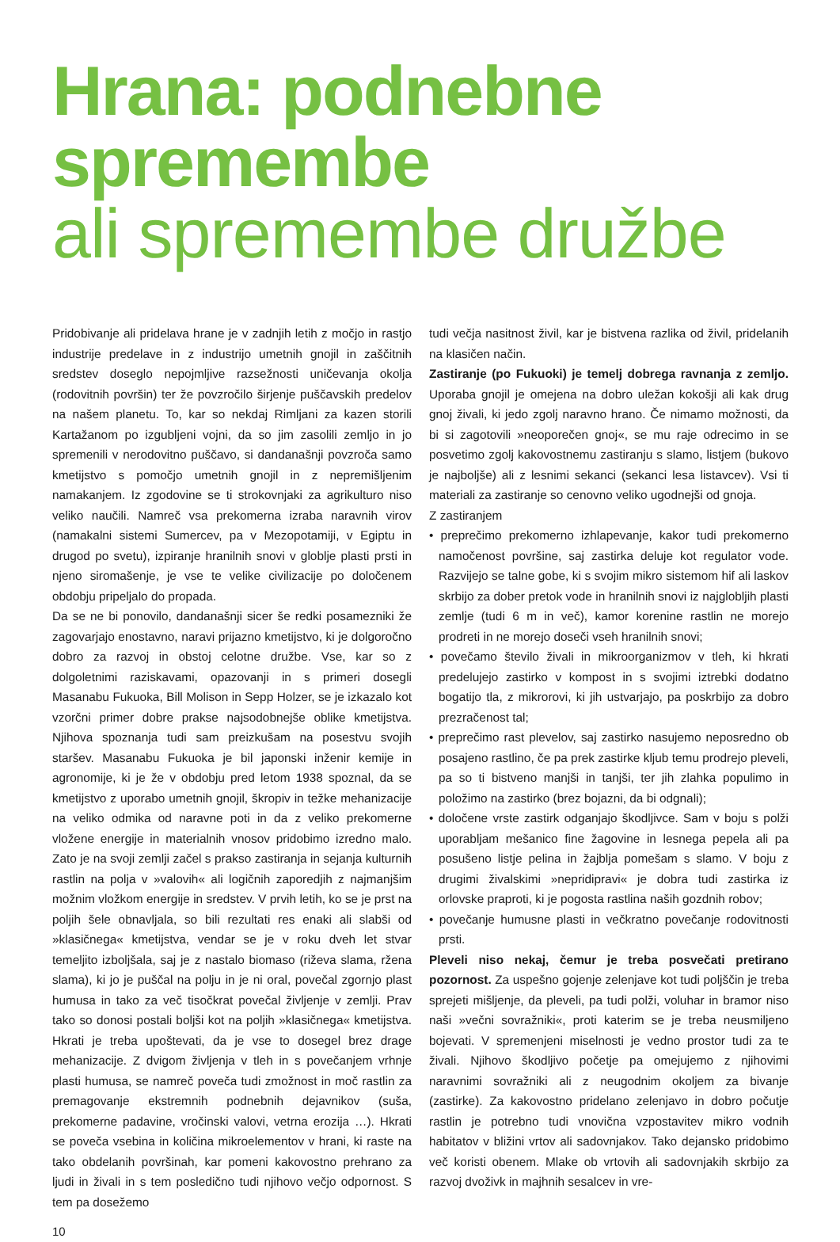Hrana: podnebne spremembe
ali spremembe družbe
Pridobivanje ali pridelava hrane je v zadnjih letih z močjo in rastjo industrije predelave in z industrijo umetnih gnojil in zaščitnih sredstev doseglo nepojmljive razsežnosti uničevanja okolja (rodovitnih površin) ter že povzročilo širjenje puščavskih predelov na našem planetu. To, kar so nekdaj Rimljani za kazen storili Kartažanom po izgubljeni vojni, da so jim zasolili zemljo in jo spremenili v nerodovitno puščavo, si dandanašnji povzroča samo kmetijstvo s pomočjo umetnih gnojil in z nepremišljenim namakanjem. Iz zgodovine se ti strokovnjaki za agrikulturo niso veliko naučili. Namreč vsa prekomerna izraba naravnih virov (namakalni sistemi Sumercev, pa v Mezopotamiji, v Egiptu in drugod po svetu), izpiranje hranilnih snovi v globlje plasti prsti in njeno siromašenje, je vse te velike civilizacije po določenem obdobju pripeljalo do propada.
Da se ne bi ponovilo, dandanašnji sicer še redki posamezniki že zagovarjajo enostavno, naravi prijazno kmetijstvo, ki je dolgoročno dobro za razvoj in obstoj celotne družbe. Vse, kar so z dolgoletnimi raziskavami, opazovanji in s primeri dosegli Masanabu Fukuoka, Bill Molison in Sepp Holzer, se je izkazalo kot vzorčni primer dobre prakse najsodobnejše oblike kmetijstva. Njihova spoznanja tudi sam preizkušam na posestvu svojih staršev. Masanabu Fukuoka je bil japonski inženir kemije in agronomije, ki je že v obdobju pred letom 1938 spoznal, da se kmetijstvo z uporabo umetnih gnojil, škropiv in težke mehanizacije na veliko odmika od naravne poti in da z veliko prekomerne vložene energije in materialnih vnosov pridobimo izredno malo. Zato je na svoji zemlji začel s prakso zastiranja in sejanja kulturnih rastlin na polja v »valovih« ali logičnih zaporedjih z najmanjšim možnim vložkom energije in sredstev. V prvih letih, ko se je prst na poljih šele obnavljala, so bili rezultati res enaki ali slabši od »klasičnega« kmetijstva, vendar se je v roku dveh let stvar temeljito izboljšala, saj je z nastalo biomaso (riževa slama, ržena slama), ki jo je puščal na polju in je ni oral, povečal zgornjo plast humusa in tako za več tisočkrat povečal življenje v zemlji. Prav tako so donosi postali boljši kot na poljih »klasičnega« kmetijstva. Hkrati je treba upoštevati, da je vse to dosegel brez drage mehanizacije. Z dvigom življenja v tleh in s povečanjem vrhnje plasti humusa, se namreč poveča tudi zmožnost in moč rastlin za premagovanje ekstremnih podnebnih dejavnikov (suša, prekomerne padavine, vročinski valovi, vetrna erozija …). Hkrati se poveča vsebina in količina mikroelementov v hrani, ki raste na tako obdelanih površinah, kar pomeni kakovostno prehrano za ljudi in živali in s tem posledično tudi njihovo večjo odpornost. S tem pa dosežemo
10
tudi večja nasitnost živil, kar je bistvena razlika od živil, pridelanih na klasičen način.
Zastiranje (po Fukuoki) je temelj dobrega ravnanja z zemljo. Uporaba gnojil je omejena na dobro uležan kokošji ali kak drug gnoj živali, ki jedo zgolj naravno hrano. Če nimamo možnosti, da bi si zagotovili »neoporečen gnoj«, se mu raje odrecimo in se posvetimo zgolj kakovostnemu zastiranju s slamo, listjem (bukovo je najboljše) ali z lesnimi sekanci (sekanci lesa listavcev). Vsi ti materiali za zastiranje so cenovno veliko ugodnejši od gnoja.
Z zastiranjem
• preprečimo prekomerno izhlapevanje, kakor tudi prekomerno namočenost površine, saj zastirka deluje kot regulator vode. Razvijejo se talne gobe, ki s svojim mikro sistemom hif ali laskov skrbijo za dober pretok vode in hranilnih snovi iz najglobljih plasti zemlje (tudi 6 m in več), kamor korenine rastlin ne morejo prodreti in ne morejo doseči vseh hranilnih snovi;
• povečamo število živali in mikroorganizmov v tleh, ki hkrati predelujejo zastirko v kompost in s svojimi iztrebki dodatno bogatijo tla, z mikrorovi, ki jih ustvarjajo, pa poskrbijo za dobro prezračenost tal;
• preprečimo rast plevelov, saj zastirko nasujemo neposredno ob posajeno rastlino, če pa prek zastirke kljub temu prodrejo pleveli, pa so ti bistveno manjši in tanjši, ter jih zlahka populimo in položimo na zastirko (brez bojazni, da bi odgnali);
• določene vrste zastirk odganjajo škodljivce. Sam v boju s polži uporabljam mešanico fine žagovine in lesnega pepela ali pa posušeno listje pelina in žajblja pomešam s slamo. V boju z drugimi živalskimi »nepridipravi« je dobra tudi zastirka iz orlovske praproti, ki je pogosta rastlina naših gozdnih robov;
• povečanje humusne plasti in večkratno povečanje rodovitnosti prsti.
Pleveli niso nekaj, čemur je treba posvečati pretirano pozornost. Za uspešno gojenje zelenjave kot tudi poljščin je treba spreјeti mišljenje, da pleveli, pa tudi polži, voluhar in bramor niso naši »večni sovražniki«, proti katerim se je treba neusmiljeno bojevati. V spremenjeni miselnosti je vedno prostor tudi za te živali. Njihovo škodljivo početje pa omejujemo z njihovimi naravnimi sovražniki ali z neugodnim okoljem za bivanje (zastirke). Za kakovostno pridelano zelenjavo in dobro počutje rastlin je potrebno tudi vnovična vzpostavitev mikro vodnih habitatov v bližini vrtov ali sadovnjakov. Tako dejansko pridobimo več koristi obenem. Mlake ob vrtovih ali sadovnjakih skrbijo za razvoj dvoživk in majhnih sesalcev in vre-